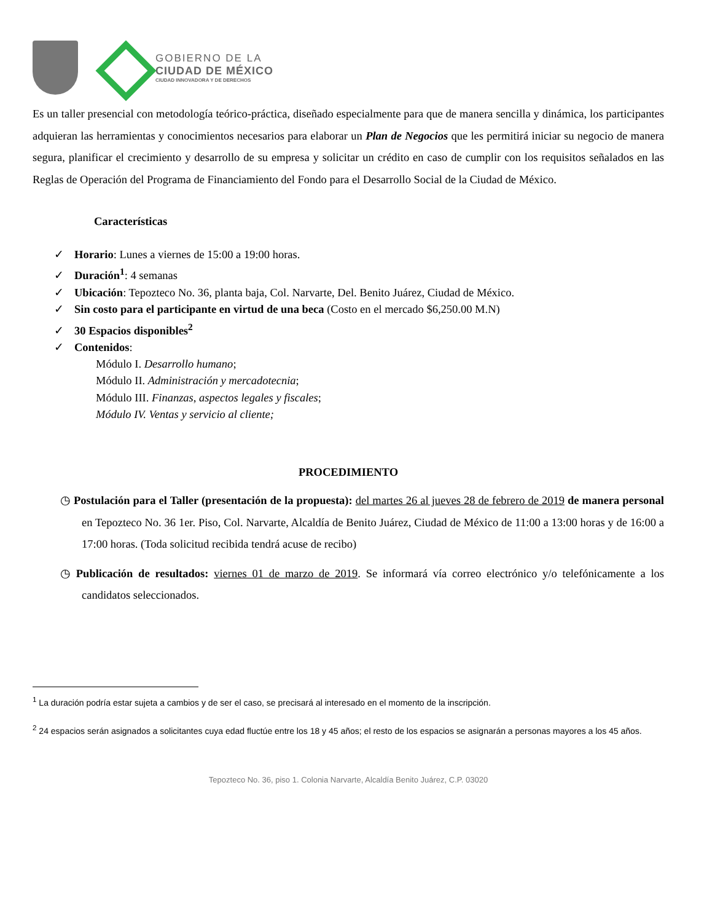GOBIERNO DE LA
CIUDAD DE MÉXICO
CIUDAD INNOVADORA Y DE DERECHOS
Es un taller presencial con metodología teórico-práctica, diseñado especialmente para que de manera sencilla y dinámica, los participantes adquieran las herramientas y conocimientos necesarios para elaborar un Plan de Negocios que les permitirá iniciar su negocio de manera segura, planificar el crecimiento y desarrollo de su empresa y solicitar un crédito en caso de cumplir con los requisitos señalados en las Reglas de Operación del Programa de Financiamiento del Fondo para el Desarrollo Social de la Ciudad de México.
Características
✓ Horario: Lunes a viernes de 15:00 a 19:00 horas.
✓ Duración<sup>1</sup>: 4 semanas
✓ Ubicación: Tepozteco No. 36, planta baja, Col. Narvarte, Del. Benito Juárez, Ciudad de México.
✓ Sin costo para el participante en virtud de una beca (Costo en el mercado $6,250.00 M.N)
✓ 30 Espacios disponibles<sup>2</sup>
✓ Contenidos:
Módulo I. Desarrollo humano;
Módulo II. Administración y mercadotecnia;
Módulo III. Finanzas, aspectos legales y fiscales;
Módulo IV. Ventas y servicio al cliente;
PROCEDIMIENTO
◷ Postulación para el Taller (presentación de la propuesta): del martes 26 al jueves 28 de febrero de 2019 de manera personal en Tepozteco No. 36 1er. Piso, Col. Narvarte, Alcaldía de Benito Juárez, Ciudad de México de 11:00 a 13:00 horas y de 16:00 a 17:00 horas. (Toda solicitud recibida tendrá acuse de recibo)
◷ Publicación de resultados: viernes 01 de marzo de 2019. Se informará vía correo electrónico y/o telefónicamente a los candidatos seleccionados.
<sup>1</sup> La duración podría estar sujeta a cambios y de ser el caso, se precisará al interesado en el momento de la inscripción.
<sup>2</sup> 24 espacios serán asignados a solicitantes cuya edad fluctúe entre los 18 y 45 años; el resto de los espacios se asignarán a personas mayores a los 45 años.
Tepozteco No. 36, piso 1. Colonia Narvarte, Alcaldía Benito Juárez, C.P. 03020